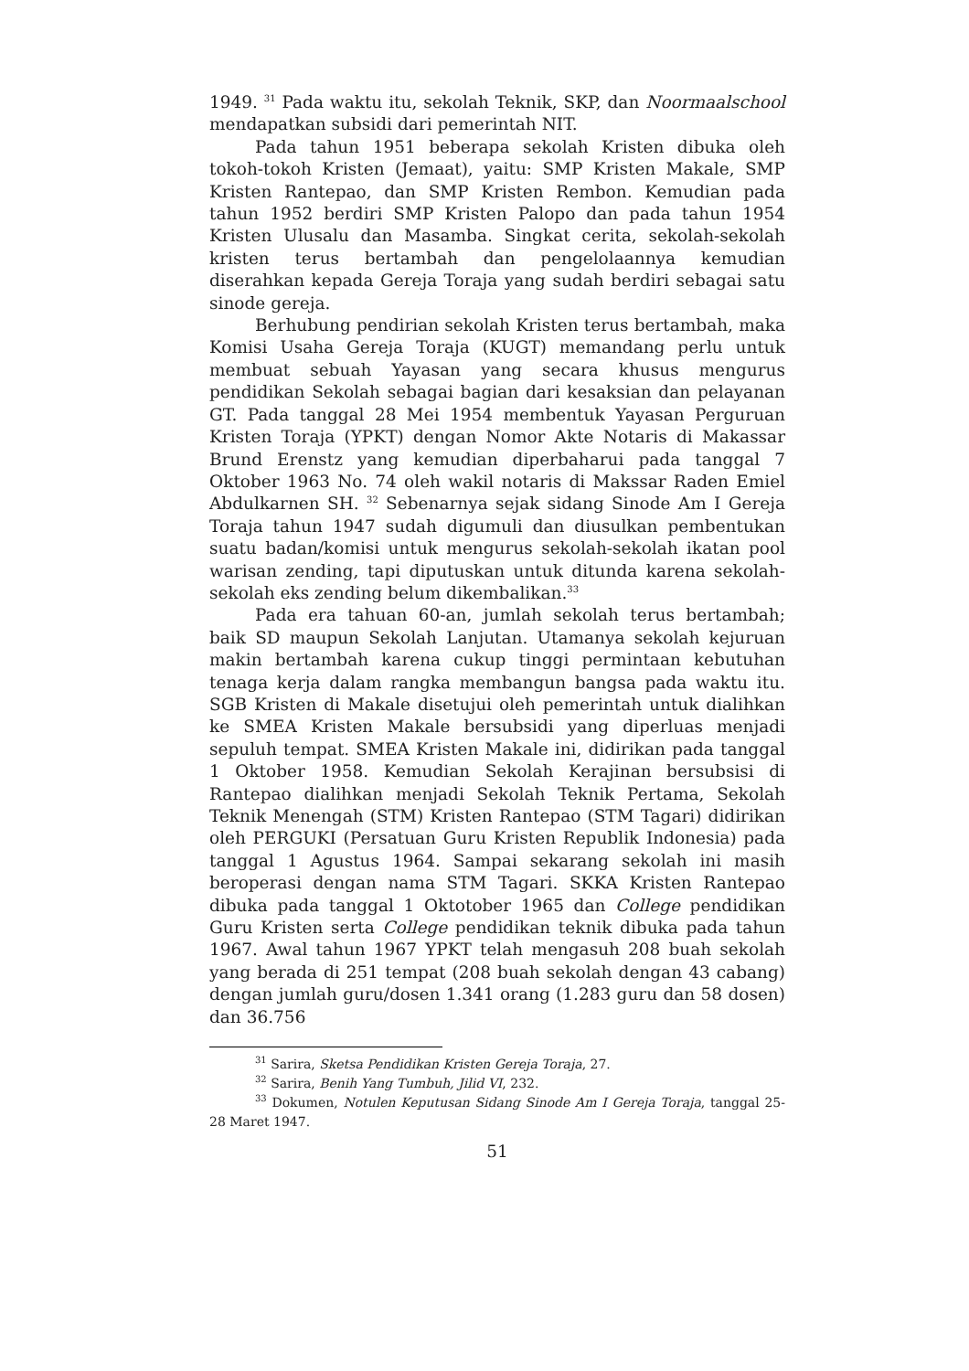1949. <sup>31</sup> Pada waktu itu, sekolah Teknik, SKP, dan Noormaalschool mendapatkan subsidi dari pemerintah NIT.
Pada tahun 1951 beberapa sekolah Kristen dibuka oleh tokoh-tokoh Kristen (Jemaat), yaitu: SMP Kristen Makale, SMP Kristen Rantepao, dan SMP Kristen Rembon. Kemudian pada tahun 1952 berdiri SMP Kristen Palopo dan pada tahun 1954 Kristen Ulusalu dan Masamba. Singkat cerita, sekolah-sekolah kristen terus bertambah dan pengelolaannya kemudian diserahkan kepada Gereja Toraja yang sudah berdiri sebagai satu sinode gereja.
Berhubung pendirian sekolah Kristen terus bertambah, maka Komisi Usaha Gereja Toraja (KUGT) memandang perlu untuk membuat sebuah Yayasan yang secara khusus mengurus pendidikan Sekolah sebagai bagian dari kesaksian dan pelayanan GT. Pada tanggal 28 Mei 1954 membentuk Yayasan Perguruan Kristen Toraja (YPKT) dengan Nomor Akte Notaris di Makassar Brund Erenstz yang kemudian diperbaharui pada tanggal 7 Oktober 1963 No. 74 oleh wakil notaris di Makssar Raden Emiel Abdulkarnen SH. <sup>32</sup> Sebenarnya sejak sidang Sinode Am I Gereja Toraja tahun 1947 sudah digumuli dan diusulkan pembentukan suatu badan/komisi untuk mengurus sekolah-sekolah ikatan pool warisan zending, tapi diputuskan untuk ditunda karena sekolah-sekolah eks zending belum dikembalikan.<sup>33</sup>
Pada era tahuan 60-an, jumlah sekolah terus bertambah; baik SD maupun Sekolah Lanjutan. Utamanya sekolah kejuruan makin bertambah karena cukup tinggi permintaan kebutuhan tenaga kerja dalam rangka membangun bangsa pada waktu itu. SGB Kristen di Makale disetujui oleh pemerintah untuk dialihkan ke SMEA Kristen Makale bersubsidi yang diperluas menjadi sepuluh tempat. SMEA Kristen Makale ini, didirikan pada tanggal 1 Oktober 1958. Kemudian Sekolah Kerajinan bersubsisi di Rantepao dialihkan menjadi Sekolah Teknik Pertama, Sekolah Teknik Menengah (STM) Kristen Rantepao (STM Tagari) didirikan oleh PERGUKI (Persatuan Guru Kristen Republik Indonesia) pada tanggal 1 Agustus 1964. Sampai sekarang sekolah ini masih beroperasi dengan nama STM Tagari. SKKA Kristen Rantepao dibuka pada tanggal 1 Oktotober 1965 dan College pendidikan Guru Kristen serta College pendidikan teknik dibuka pada tahun 1967. Awal tahun 1967 YPKT telah mengasuh 208 buah sekolah yang berada di 251 tempat (208 buah sekolah dengan 43 cabang) dengan jumlah guru/dosen 1.341 orang (1.283 guru dan 58 dosen) dan 36.756
<sup>31</sup> Sarira, Sketsa Pendidikan Kristen Gereja Toraja, 27.
<sup>32</sup> Sarira, Benih Yang Tumbuh, Jilid VI, 232.
<sup>33</sup> Dokumen, Notulen Keputusan Sidang Sinode Am I Gereja Toraja, tanggal 25-28 Maret 1947.
51